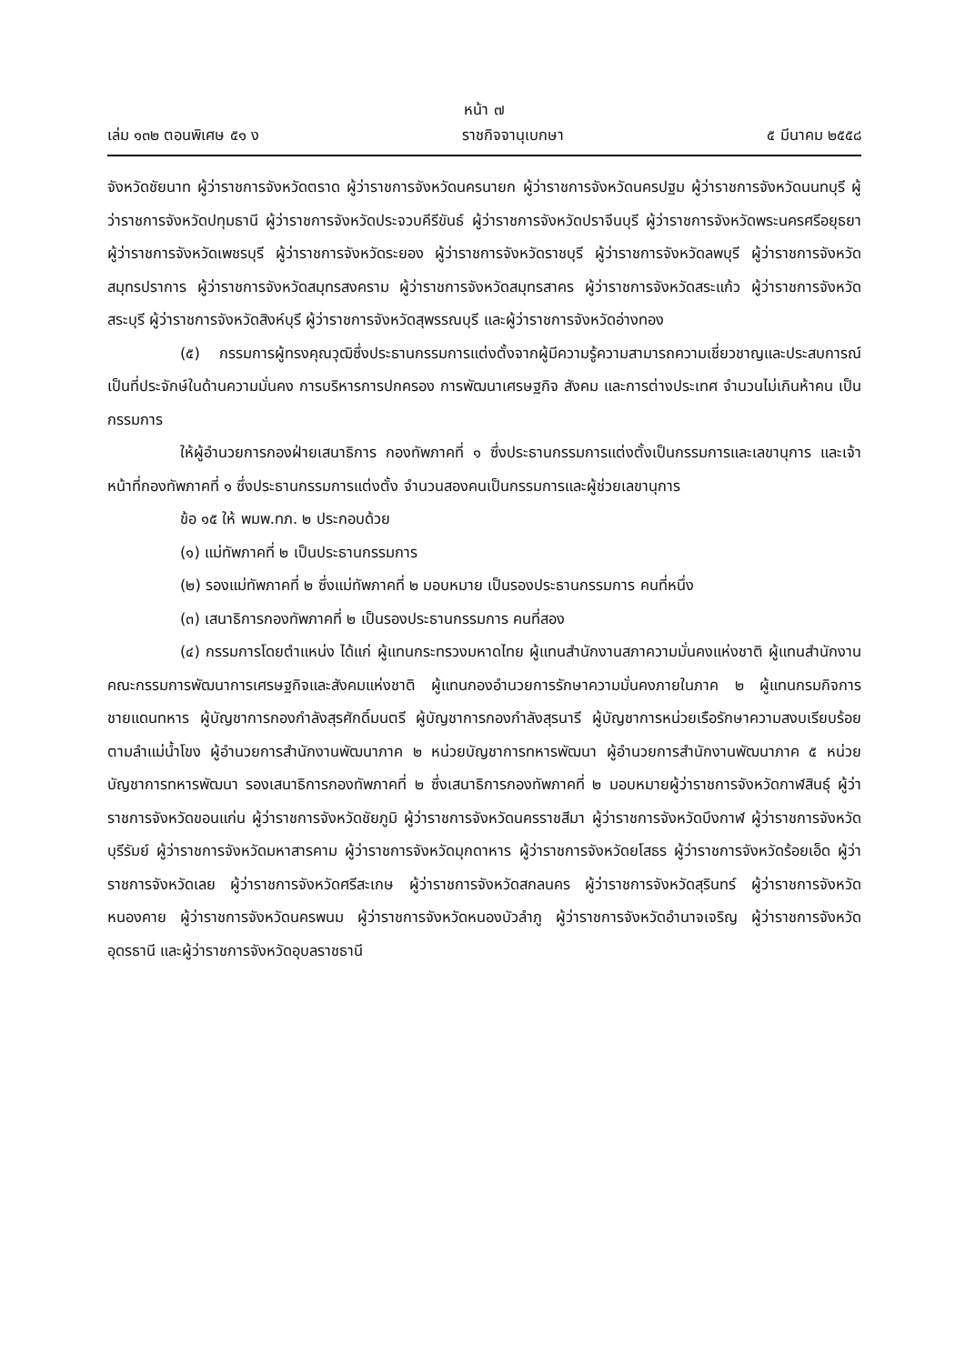หน้า ๗
เล่ม ๑๓๒ ตอนพิเศษ ๕๑ ง ราชกิจจานุเบกษา ๕ มีนาคม ๒๕๕๘
จังหวัดชัยนาท ผู้ว่าราชการจังหวัดตราด ผู้ว่าราชการจังหวัดนครนายก ผู้ว่าราชการจังหวัดนครปฐม ผู้ว่าราชการจังหวัดนนทบุรี ผู้ว่าราชการจังหวัดปทุมธานี ผู้ว่าราชการจังหวัดประจวบคีรีขันธ์ ผู้ว่าราชการจังหวัดปราจีนบุรี ผู้ว่าราชการจังหวัดพระนครศรีอยุธยา ผู้ว่าราชการจังหวัดเพชรบุรี ผู้ว่าราชการจังหวัดระยอง ผู้ว่าราชการจังหวัดราชบุรี ผู้ว่าราชการจังหวัดลพบุรี ผู้ว่าราชการจังหวัดสมุทรปราการ ผู้ว่าราชการจังหวัดสมุทรสงคราม ผู้ว่าราชการจังหวัดสมุทรสาคร ผู้ว่าราชการจังหวัดสระแก้ว ผู้ว่าราชการจังหวัดสระบุรี ผู้ว่าราชการจังหวัดสิงห์บุรี ผู้ว่าราชการจังหวัดสุพรรณบุรี และผู้ว่าราชการจังหวัดอ่างทอง
(๕) กรรมการผู้ทรงคุณวุฒิซึ่งประธานกรรมการแต่งตั้งจากผู้มีความรู้ความสามารถความเชี่ยวชาญและประสบการณ์เป็นที่ประจักษ์ในด้านความมั่นคง การบริหารการปกครอง การพัฒนาเศรษฐกิจ สังคม และการต่างประเทศ จำนวนไม่เกินห้าคน เป็นกรรมการ
ให้ผู้อำนวยการกองฝ่ายเสนาธิการ กองทัพภาคที่ ๑ ซึ่งประธานกรรมการแต่งตั้งเป็นกรรมการและเลขานุการ และเจ้าหน้าที่กองทัพภาคที่ ๑ ซึ่งประธานกรรมการแต่งตั้ง จำนวนสองคนเป็นกรรมการและผู้ช่วยเลขานุการ
ข้อ ๑๕ ให้ พมพ.ทภ. ๒ ประกอบด้วย
(๑) แม่ทัพภาคที่ ๒ เป็นประธานกรรมการ
(๒) รองแม่ทัพภาคที่ ๒ ซึ่งแม่ทัพภาคที่ ๒ มอบหมาย เป็นรองประธานกรรมการ คนที่หนึ่ง
(๓) เสนาธิการกองทัพภาคที่ ๒ เป็นรองประธานกรรมการ คนที่สอง
(๔) กรรมการโดยตำแหน่ง ได้แก่ ผู้แทนกระทรวงมหาดไทย ผู้แทนสำนักงานสภาความมั่นคงแห่งชาติ ผู้แทนสำนักงานคณะกรรมการพัฒนาการเศรษฐกิจและสังคมแห่งชาติ ผู้แทนกองอำนวยการรักษาความมั่นคงภายในภาค ๒ ผู้แทนกรมกิจการชายแดนทหาร ผู้บัญชาการกองกำลังสุรศักดิ์มนตรี ผู้บัญชาการกองกำลังสุรนารี ผู้บัญชาการหน่วยเรือรักษาความสงบเรียบร้อยตามลำแม่น้ำโขง ผู้อำนวยการสำนักงานพัฒนาภาค ๒ หน่วยบัญชาการทหารพัฒนา ผู้อำนวยการสำนักงานพัฒนาภาค ๕ หน่วยบัญชาการทหารพัฒนา รองเสนาธิการกองทัพภาคที่ ๒ ซึ่งเสนาธิการกองทัพภาคที่ ๒ มอบหมายผู้ว่าราชการจังหวัดกาฬสินธุ์ ผู้ว่าราชการจังหวัดขอนแก่น ผู้ว่าราชการจังหวัดชัยภูมิ ผู้ว่าราชการจังหวัดนครราชสีมา ผู้ว่าราชการจังหวัดบึงกาฬ ผู้ว่าราชการจังหวัดบุรีรัมย์ ผู้ว่าราชการจังหวัดมหาสารคาม ผู้ว่าราชการจังหวัดมุกดาหาร ผู้ว่าราชการจังหวัดยโสธร ผู้ว่าราชการจังหวัดร้อยเอ็ด ผู้ว่าราชการจังหวัดเลย ผู้ว่าราชการจังหวัดศรีสะเกษ ผู้ว่าราชการจังหวัดสกลนคร ผู้ว่าราชการจังหวัดสุรินทร์ ผู้ว่าราชการจังหวัดหนองคาย ผู้ว่าราชการจังหวัดนครพนม ผู้ว่าราชการจังหวัดหนองบัวลำภู ผู้ว่าราชการจังหวัดอำนาจเจริญ ผู้ว่าราชการจังหวัดอุดรธานี และผู้ว่าราชการจังหวัดอุบลราชธานี